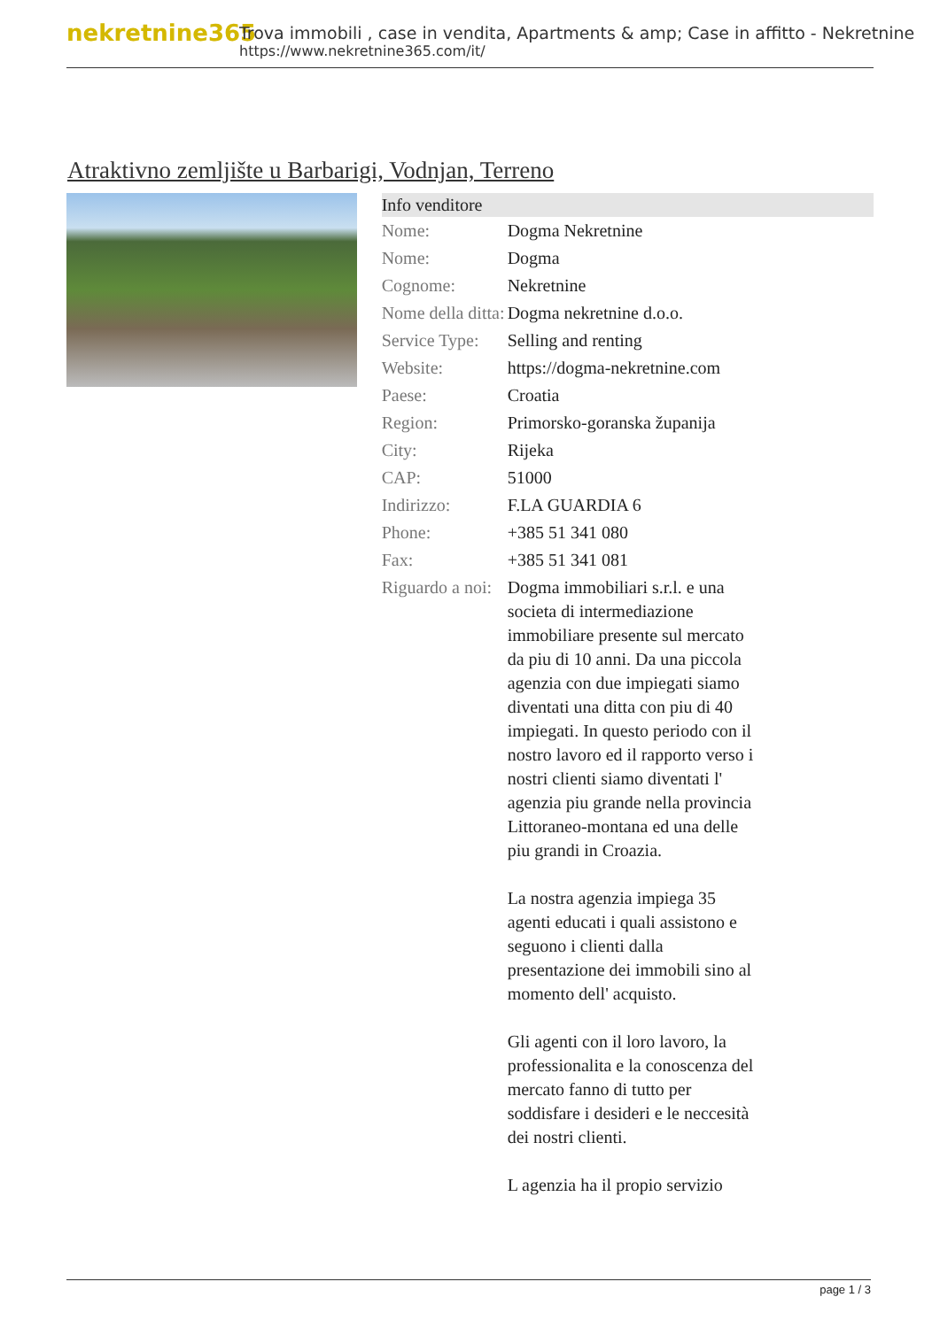nekretnine365
Trova immobili , case in vendita, Apartments & amp; Case in affitto - Nekretnine
https://www.nekretnine365.com/it/
Atraktivno zemljište u Barbarigi, Vodnjan, Terreno
| Info venditore | | |
| --- | --- | --- |
| Nome: | Dogma Nekretnine | |
| Nome: | Dogma | |
| Cognome: | Nekretnine | |
| Nome della ditta: | Dogma nekretnine d.o.o. | |
| Service Type: | Selling and renting | |
| Website: | https://dogma-nekretnine.com | |
| Paese: | Croatia | |
| Region: | Primorsko-goranska županija | |
| City: | Rijeka | |
| CAP: | 51000 | |
| Indirizzo: | F.LA GUARDIA 6 | |
| Phone: | +385 51 341 080 | |
| Fax: | +385 51 341 081 | |
| Riguardo a noi: | Dogma immobiliari s.r.l. e una societa di intermediazione immobiliare presente sul mercato da piu di 10 anni. Da una piccola agenzia con due impiegati siamo diventati una ditta con piu di 40 impiegati. In questo periodo con il nostro lavoro ed il rapporto verso i nostri clienti siamo diventati l' agenzia piu grande nella provincia Littoraneo-montana ed una delle piu grandi in Croazia. La nostra agenzia impiega 35 agenti educati i quali assistono e seguono i clienti dalla presentazione dei immobili sino al momento dell' acquisto. Gli agenti con il loro lavoro, la professionalita e la conoscenza del mercato fanno di tutto per soddisfare i desideri e le neccesità dei nostri clienti. L agenzia ha il propio servizio | |
page 1 / 3